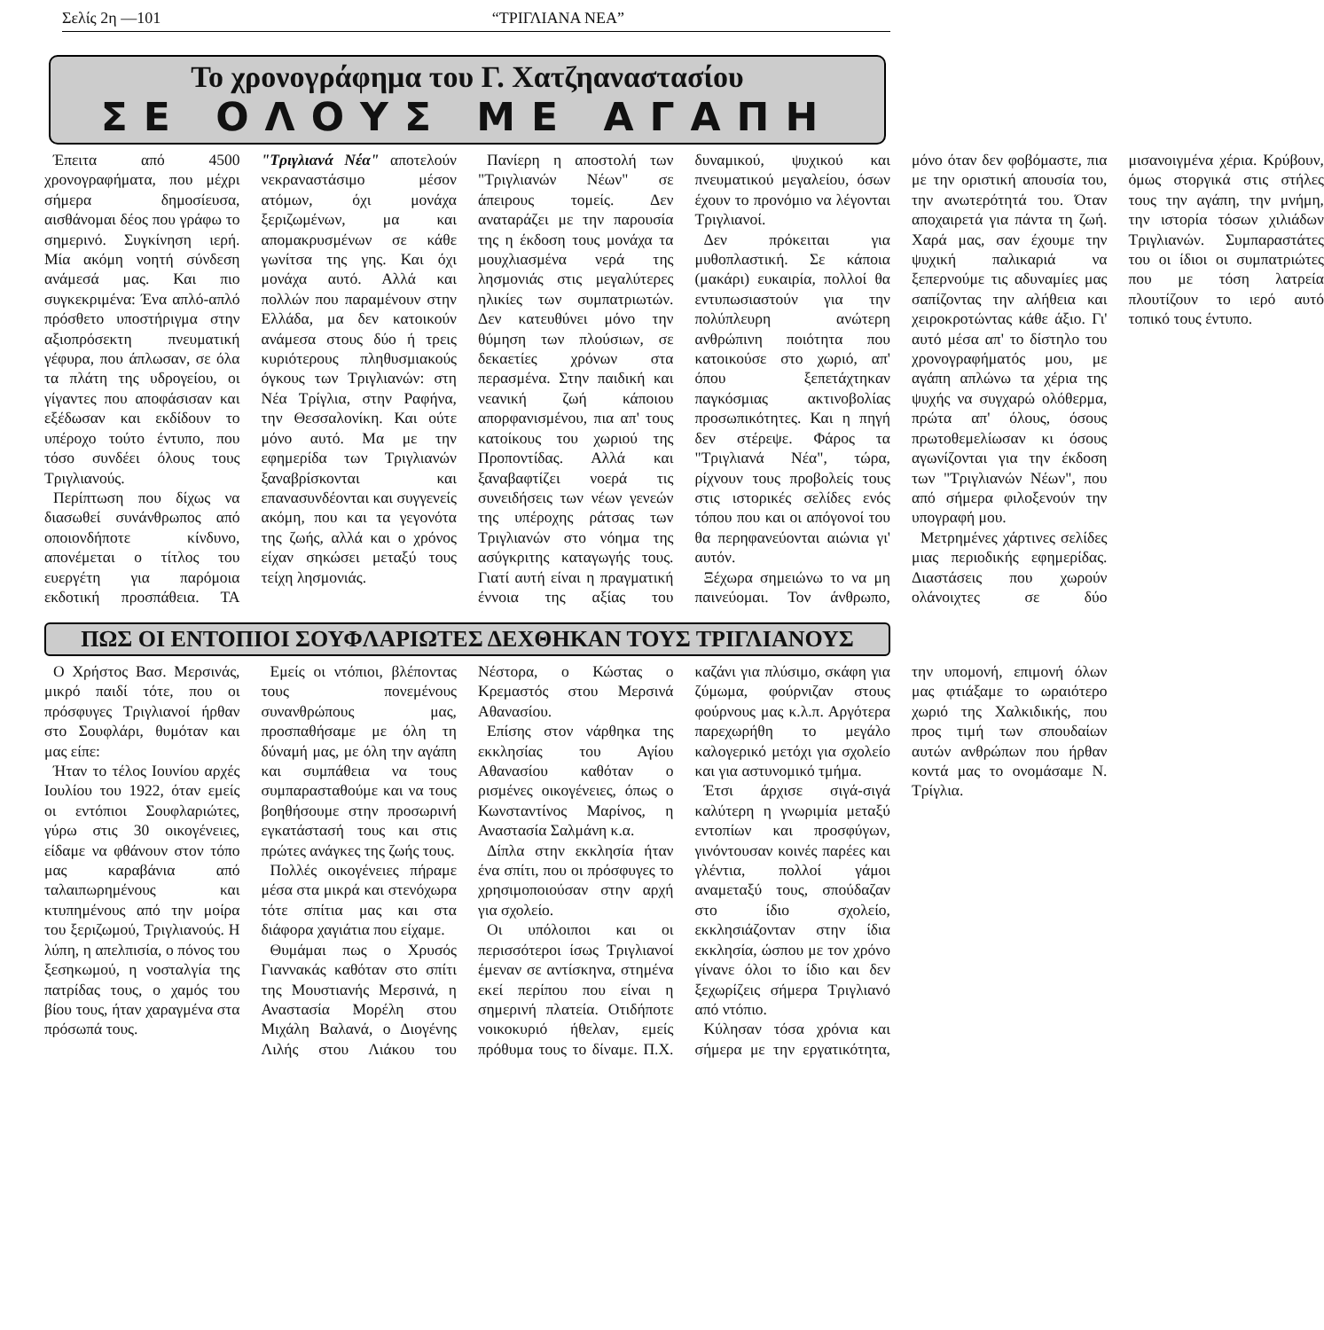Σελίς 2η —101 “ΤΡΙΓΛΙΑΝΑ ΝΕΑ”
Το χρονογράφημα του Γ. Χατζηαναστασίου
ΣΕ ΟΛΟΥΣ ΜΕ ΑΓΑΠΗ
Έπειτα από 4500 χρονογραφήματα, που μέχρι σήμερα δημοσίευσα, αισθάνομαι δέος που γράφω το σημερινό. Συγκίνηση ιερή. Μία ακόμη νοητή σύνδεση ανάμεσά μας. Και πιο συγκεκριμένα: Ένα απλό-απλό πρόσθετο υποστήριγμα στην αξιοπρόσεκτη πνευματική γέφυρα, που άπλωσαν, σε όλα τα πλάτη της υδρογείου, οι γίγαντες που αποφάσισαν και εξέδωσαν και εκδίδουν το υπέροχο τούτο έντυπο, που τόσο συνδέει όλους τους Τριγλιανούς.
Περίπτωση που δίχως να διασωθεί συνάνθρωπος από οποιονδήποτε κίνδυνο, απονέμεται ο τίτλος του ευεργέτη για παρόμοια εκδοτική προσπάθεια. ΤΑ "Τριγλιανά Νέα" αποτελούν νεκραναστάσιμο μέσον ατόμων, όχι μονάχα ξεριζωμένων, μα και απομακρυσμένων σε κάθε γωνίτσα της γης. Και όχι μονάχα αυτό. Αλλά και πολλών που παραμένουν στην Ελλάδα, μα δεν κατοικούν ανάμεσα στους δύο ή τρεις κυριότερους πληθυσμιακούς όγκους των Τριγλιανών: στη Νέα Τρίγλια, στην Ραφήνα, την Θεσσαλονίκη. Και ούτε μόνο αυτό. Μα με την εφημερίδα των Τριγλιανών ξαναβρίσκονται και επανασυνδέονται και συγγενείς ακόμη, που και τα γεγονότα της ζωής, αλλά και ο χρόνος είχαν σηκώσει μεταξύ τους τείχη λησμονιάς.
Πανίερη η αποστολή των "Τριγλιανών Νέων" σε άπειρους τομείς. Δεν αναταράζει με την παρουσία της η έκδοση τους μονάχα τα μουχλιασμένα νερά της λησμονιάς στις μεγαλύτερες ηλικίες των συμπατριωτών. Δεν κατευθύνει μόνο την θύμηση των πλούσιων, σε δεκαετίες χρόνων στα περασμένα. Στην παιδική και νεανική ζωή κάποιου απορφανισμένου, πια απ' τους κατοίκους του χωριού της Προποντίδας. Αλλά και ξαναβαφτίζει νοερά τις συνειδήσεις των νέων γενεών της υπέροχης ράτσας των Τριγλιανών στο νόημα της ασύγκριτης καταγωγής τους. Γιατί αυτή είναι η πραγματική έννοια της αξίας του δυναμικού, ψυχικού και πνευματικού μεγαλείου, όσων έχουν το προνόμιο να λέγονται Τριγλιανοί.
Δεν πρόκειται για μυθοπλαστική. Σε κάποια (μακάρι) ευκαιρία, πολλοί θα εντυπωσιαστούν για την πολύπλευρη ανώτερη ανθρώπινη ποιότητα που κατοικούσε στο χωριό, απ' όπου ξεπετάχτηκαν παγκόσμιας ακτινοβολίας προσωπικότητες. Και η πηγή δεν στέρεψε. Φάρος τα "Τριγλιανά Νέα", τώρα, ρίχνουν τους προβολείς τους στις ιστορικές σελίδες ενός τόπου που και οι απόγονοί του θα περηφανεύονται αιώνια γι' αυτόν.
Ξέχωρα σημειώνω το να μη παινεύομαι. Τον άνθρωπο, μόνο όταν δεν φοβόμαστε, πια με την οριστική απουσία του, την ανωτερότητά του. Όταν αποχαιρετά για πάντα τη ζωή. Χαρά μας, σαν έχουμε την ψυχική παλικαριά να ξεπερνούμε τις αδυναμίες μας σαπίζοντας την αλήθεια και χειροκροτώντας κάθε άξιο. Γι' αυτό μέσα απ' το δίστηλο του χρονογραφήματός μου, με αγάπη απλώνω τα χέρια της ψυχής να συγχαρώ ολόθερμα, πρώτα απ' όλους, όσους πρωτοθεμελίωσαν κι όσους αγωνίζονται για την έκδοση των "Τριγλιανών Νέων", που από σήμερα φιλοξενούν την υπογραφή μου.
Μετρημένες χάρτινες σελίδες μιας περιοδικής εφημερίδας. Διαστάσεις που χωρούν ολάνοιχτες σε δύο μισανοιγμένα χέρια. Κρύβουν, όμως στοργικά στις στήλες τους την αγάπη, την μνήμη, την ιστορία τόσων χιλιάδων Τριγλιανών. Συμπαραστάτες του οι ίδιοι οι συμπατριώτες που με τόση λατρεία πλουτίζουν το ιερό αυτό τοπικό τους έντυπο.
ΠΩΣ ΟΙ ΕΝΤΟΠΙΟΙ ΣΟΥΦΛΑΡΙΩΤΕΣ ΔΕΧΘΗΚΑΝ ΤΟΥΣ ΤΡΙΓΛΙΑΝΟΥΣ
Ο Χρήστος Βασ. Μερσινάς, μικρό παιδί τότε, που οι πρόσφυγες Τριγλιανοί ήρθαν στο Σουφλάρι, θυμόταν και μας είπε:
Ήταν το τέλος Ιουνίου αρχές Ιουλίου του 1922, όταν εμείς οι εντόπιοι Σουφλαριώτες, γύρω στις 30 οικογένειες, είδαμε να φθάνουν στον τόπο μας καραβάνια από ταλαιπωρημένους και κτυπημένους από την μοίρα του ξεριζωμού, Τριγλιανούς. Η λύπη, η απελπισία, ο πόνος του ξεσηκωμού, η νοσταλγία της πατρίδας τους, ο χαμός του βίου τους, ήταν χαραγμένα στα πρόσωπά τους.
Εμείς οι ντόπιοι, βλέποντας τους πονεμένους συνανθρώπους μας, προσπαθήσαμε με όλη τη δύναμή μας, με όλη την αγάπη και συμπάθεια να τους συμπαρασταθούμε και να τους βοηθήσουμε στην προσωρινή εγκατάστασή τους και στις πρώτες ανάγκες της ζωής τους.
Πολλές οικογένειες πήραμε μέσα στα μικρά και στενόχωρα τότε σπίτια μας και στα διάφορα χαγιάτια που είχαμε.
Θυμάμαι πως ο Χρυσός Γιαννακάς καθόταν στο σπίτι της Μουστιανής Μερσινά, η Αναστασία Μορέλη στου Μιχάλη Βαλανά, ο Διογένης Λιλής στου Λιάκου του Νέστορα, ο Κώστας ο Κρεμαστός στου Μερσινά Αθανασίου.
Επίσης στον νάρθηκα της εκκλησίας του Αγίου Αθανασίου καθόταν ο ρισμένες οικογένειες, όπως ο Κωνσταντίνος Μαρίνος, η Αναστασία Σαλμάνη κ.α.
Δίπλα στην εκκλησία ήταν ένα σπίτι, που οι πρόσφυγες το χρησιμοποιούσαν στην αρχή για σχολείο.
Οι υπόλοιποι και οι περισσότεροι ίσως Τριγλιανοί έμεναν σε αντίσκηνα, στημένα εκεί περίπου που είναι η σημερινή πλατεία. Οτιδήποτε νοικοκυριό ήθελαν, εμείς πρόθυμα τους το δίναμε. Π.Χ. καζάνι για πλύσιμο, σκάφη για ζύμωμα, φούρνιζαν στους φούρνους μας κ.λ.π. Αργότερα παρεχωρήθη το μεγάλο καλογερικό μετόχι για σχολείο και για αστυνομικό τμήμα.
Έτσι άρχισε σιγά-σιγά καλύτερη η γνωριμία μεταξύ εντοπίων και προσφύγων, γινόντουσαν κοινές παρέες και γλέντια, πολλοί γάμοι αναμεταξύ τους, σπούδαζαν στο ίδιο σχολείο, εκκλησιάζονταν στην ίδια εκκλησία, ώσπου με τον χρόνο γίνανε όλοι το ίδιο και δεν ξεχωρίζεις σήμερα Τριγλιανό από ντόπιο.
Κύλησαν τόσα χρόνια και σήμερα με την εργατικότητα, την υπομονή, επιμονή όλων μας φτιάξαμε το ωραιότερο χωριό της Χαλκιδικής, που προς τιμή των σπουδαίων αυτών ανθρώπων που ήρθαν κοντά μας το ονομάσαμε Ν. Τρίγλια.